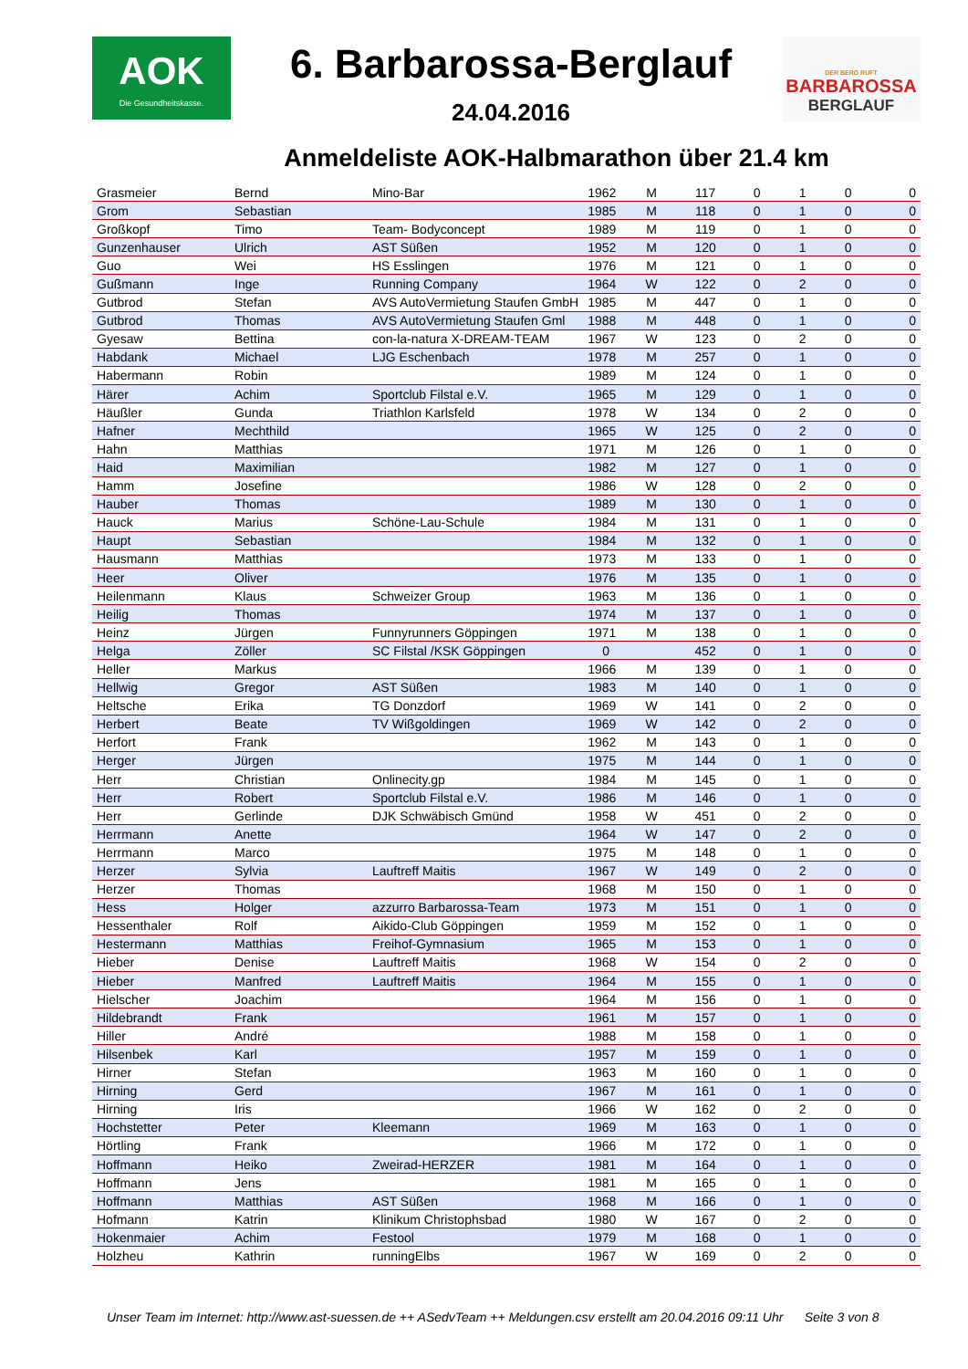AOK
Die Gesundheitskasse.
6. Barbarossa-Berglauf
24.04.2016
DER BERG RUFT
BARBAROSSA
BERGLAUF
Anmeldeliste AOK-Halbmarathon über 21.4 km
| Grasmeier | Bernd | Mino-Bar | 1962 | M | 117 | 0 | 1 | 0 | 0 |
| Grom | Sebastian | | 1985 | M | 118 | 0 | 1 | 0 | 0 |
| Großkopf | Timo | Team- Bodyconcept | 1989 | M | 119 | 0 | 1 | 0 | 0 |
| Gunzenhauser | Ulrich | AST Süßen | 1952 | M | 120 | 0 | 1 | 0 | 0 |
| Guo | Wei | HS Esslingen | 1976 | M | 121 | 0 | 1 | 0 | 0 |
| Gußmann | Inge | Running Company | 1964 | W | 122 | 0 | 2 | 0 | 0 |
| Gutbrod | Stefan | AVS AutoVermietung Staufen GmbH | 1985 | M | 447 | 0 | 1 | 0 | 0 |
| Gutbrod | Thomas | AVS AutoVermietung Staufen Gml | 1988 | M | 448 | 0 | 1 | 0 | 0 |
| Gyesaw | Bettina | con-la-natura X-DREAM-TEAM | 1967 | W | 123 | 0 | 2 | 0 | 0 |
| Habdank | Michael | LJG Eschenbach | 1978 | M | 257 | 0 | 1 | 0 | 0 |
| Habermann | Robin | | 1989 | M | 124 | 0 | 1 | 0 | 0 |
| Härer | Achim | Sportclub Filstal e.V. | 1965 | M | 129 | 0 | 1 | 0 | 0 |
| Häußler | Gunda | Triathlon Karlsfeld | 1978 | W | 134 | 0 | 2 | 0 | 0 |
| Hafner | Mechthild | | 1965 | W | 125 | 0 | 2 | 0 | 0 |
| Hahn | Matthias | | 1971 | M | 126 | 0 | 1 | 0 | 0 |
| Haid | Maximilian | | 1982 | M | 127 | 0 | 1 | 0 | 0 |
| Hamm | Josefine | | 1986 | W | 128 | 0 | 2 | 0 | 0 |
| Hauber | Thomas | | 1989 | M | 130 | 0 | 1 | 0 | 0 |
| Hauck | Marius | Schöne-Lau-Schule | 1984 | M | 131 | 0 | 1 | 0 | 0 |
| Haupt | Sebastian | | 1984 | M | 132 | 0 | 1 | 0 | 0 |
| Hausmann | Matthias | | 1973 | M | 133 | 0 | 1 | 0 | 0 |
| Heer | Oliver | | 1976 | M | 135 | 0 | 1 | 0 | 0 |
| Heilenmann | Klaus | Schweizer Group | 1963 | M | 136 | 0 | 1 | 0 | 0 |
| Heilig | Thomas | | 1974 | M | 137 | 0 | 1 | 0 | 0 |
| Heinz | Jürgen | Funnyrunners Göppingen | 1971 | M | 138 | 0 | 1 | 0 | 0 |
| Helga | Zöller | SC Filstal /KSK Göppingen | 0 | | 452 | 0 | 1 | 0 | 0 |
| Heller | Markus | | 1966 | M | 139 | 0 | 1 | 0 | 0 |
| Hellwig | Gregor | AST Süßen | 1983 | M | 140 | 0 | 1 | 0 | 0 |
| Heltsche | Erika | TG Donzdorf | 1969 | W | 141 | 0 | 2 | 0 | 0 |
| Herbert | Beate | TV Wißgoldingen | 1969 | W | 142 | 0 | 2 | 0 | 0 |
| Herfort | Frank | | 1962 | M | 143 | 0 | 1 | 0 | 0 |
| Herger | Jürgen | | 1975 | M | 144 | 0 | 1 | 0 | 0 |
| Herr | Christian | Onlinecity.gp | 1984 | M | 145 | 0 | 1 | 0 | 0 |
| Herr | Robert | Sportclub Filstal e.V. | 1986 | M | 146 | 0 | 1 | 0 | 0 |
| Herr | Gerlinde | DJK Schwäbisch Gmünd | 1958 | W | 451 | 0 | 2 | 0 | 0 |
| Herrmann | Anette | | 1964 | W | 147 | 0 | 2 | 0 | 0 |
| Herrmann | Marco | | 1975 | M | 148 | 0 | 1 | 0 | 0 |
| Herzer | Sylvia | Lauftreff Maitis | 1967 | W | 149 | 0 | 2 | 0 | 0 |
| Herzer | Thomas | | 1968 | M | 150 | 0 | 1 | 0 | 0 |
| Hess | Holger | azzurro Barbarossa-Team | 1973 | M | 151 | 0 | 1 | 0 | 0 |
| Hessenthaler | Rolf | Aikido-Club Göppingen | 1959 | M | 152 | 0 | 1 | 0 | 0 |
| Hestermann | Matthias | Freihof-Gymnasium | 1965 | M | 153 | 0 | 1 | 0 | 0 |
| Hieber | Denise | Lauftreff Maitis | 1968 | W | 154 | 0 | 2 | 0 | 0 |
| Hieber | Manfred | Lauftreff Maitis | 1964 | M | 155 | 0 | 1 | 0 | 0 |
| Hielscher | Joachim | | 1964 | M | 156 | 0 | 1 | 0 | 0 |
| Hildebrandt | Frank | | 1961 | M | 157 | 0 | 1 | 0 | 0 |
| Hiller | André | | 1988 | M | 158 | 0 | 1 | 0 | 0 |
| Hilsenbek | Karl | | 1957 | M | 159 | 0 | 1 | 0 | 0 |
| Hirner | Stefan | | 1963 | M | 160 | 0 | 1 | 0 | 0 |
| Hirning | Gerd | | 1967 | M | 161 | 0 | 1 | 0 | 0 |
| Hirning | Iris | | 1966 | W | 162 | 0 | 2 | 0 | 0 |
| Hochstetter | Peter | Kleemann | 1969 | M | 163 | 0 | 1 | 0 | 0 |
| Hörtling | Frank | | 1966 | M | 172 | 0 | 1 | 0 | 0 |
| Hoffmann | Heiko | Zweirad-HERZER | 1981 | M | 164 | 0 | 1 | 0 | 0 |
| Hoffmann | Jens | | 1981 | M | 165 | 0 | 1 | 0 | 0 |
| Hoffmann | Matthias | AST Süßen | 1968 | M | 166 | 0 | 1 | 0 | 0 |
| Hofmann | Katrin | Klinikum Christophsbad | 1980 | W | 167 | 0 | 2 | 0 | 0 |
| Hokenmaier | Achim | Festool | 1979 | M | 168 | 0 | 1 | 0 | 0 |
| Holzheu | Kathrin | runningElbs | 1967 | W | 169 | 0 | 2 | 0 | 0 |
Unser Team im Internet: http://www.ast-suessen.de ++ ASedvTeam ++ Meldungen.csv erstellt am 20.04.2016 09:11 Uhr Seite 3 von 8